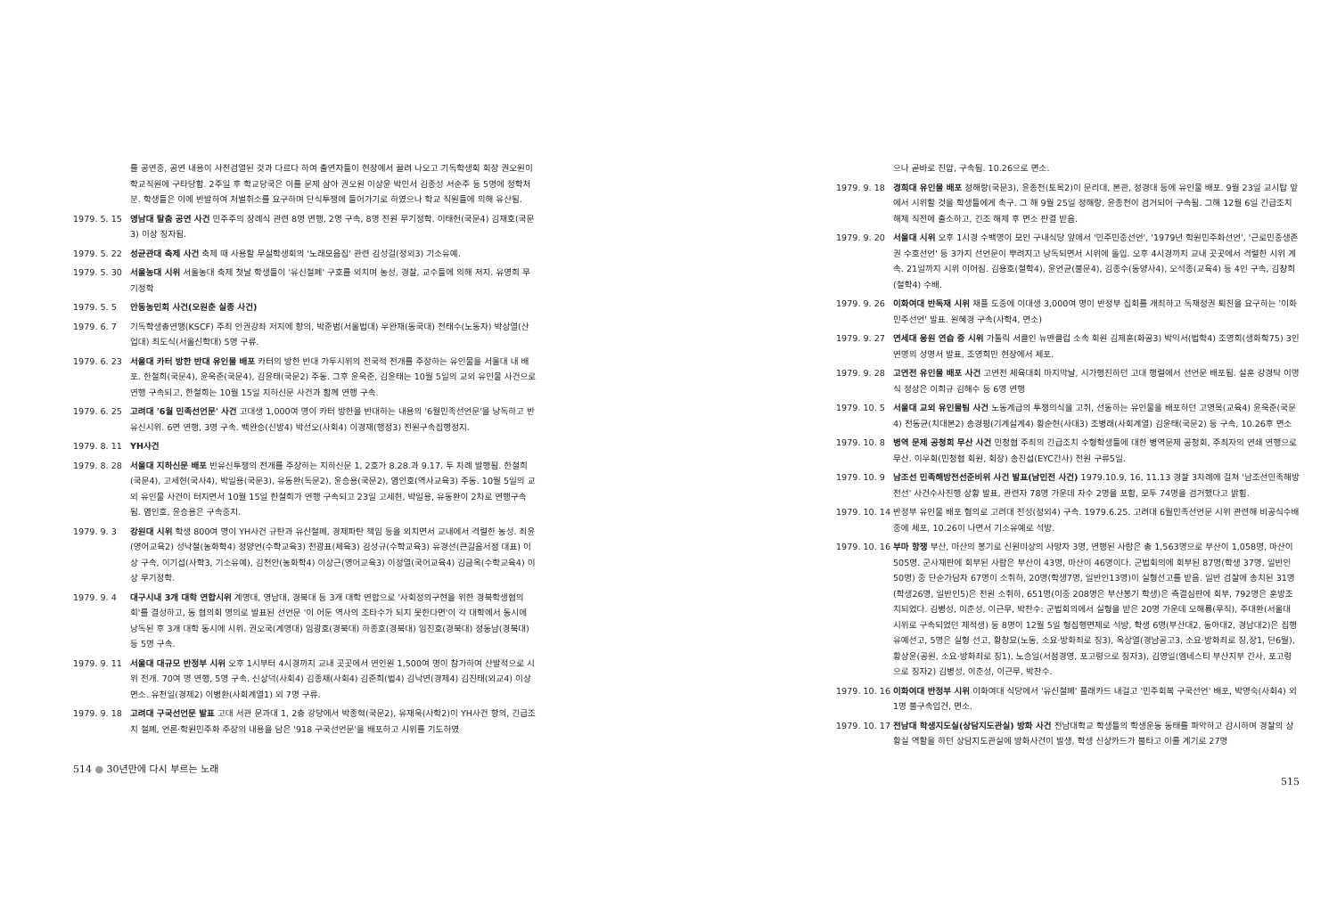를 공연중, 공연 내용이 사전검열된 것과 다르다 하여 출연자들이 현장에서 끌려 나오고 기독학생회 회장 권오원이 학교직원에 구타당함. 2주일 후 학교당국은 이를 문제 삼아 권오원 이상윤 박민서 김종성 서순주 등 5명에 정학처분. 학생들은 이에 반발하여 처벌취소를 요구하며 단식투쟁에 들어가기로 하였으나 학교 직원들에 의해 유산됨.
1979. 5. 15 영남대 탈춤 공연 사건 민주주의 장례식 관련 8명 연행, 2명 구속, 8명 전원 무기정학. 이태헌(국문4) 김재호(국문3) 이상 징자됨.
1979. 5. 22 성균관대 축제 사건 축제 때 사용할 무실학생회의 '노래모음집' 관련 김성걸(정외3) 기소유예.
1979. 5. 30 서울농대 시위 서울농대 축제 첫날 학생들이 '유신철폐' 구호를 외치며 농성, 경찰, 교수들에 의해 저지. 유영희 무기정학
1979. 5. 5 안동농민회 사건(오원춘 실종 사건)
1979. 6. 7 기독학생총연맹(KSCF) 주최 인권강좌 저지에 항의, 박준범(서울법대) 우완재(동국대) 천태수(노동자) 박상열(산업대) 최도식(서울신학대) 5명 구류.
1979. 6. 23 서울대 카터 방한 반대 유인물 배포 카터의 방한 반대 가두시위의 전국적 전개를 주장하는 유인물을 서울대 내 배포. 한철희(국문4), 윤욱준(국문4), 김윤태(국문2) 주동. 그후 윤욱준, 김윤태는 10월 5일의 교외 유인물 사건으로 연행 구속되고, 한철희는 10월 15일 지하신문 사건과 함께 연행 구속.
1979. 6. 25 고려대 '6월 민족선언문' 사건 고대생 1,000여 명이 카터 방한을 반대하는 내용의 '6월민족선언문'을 낭독하고 반유신시위. 6면 연행, 3명 구속. 백완승(신방4) 박선오(사회4) 이경재(행정3) 전원구속집행정지.
1979. 8. 11 YH사건
1979. 8. 28 서울대 지하신문 배포 반유신투쟁의 전개를 주장하는 지하신문 1, 2호가 8.28.과 9.17. 두 차례 발행됨. 한철희(국문4), 고세현(국사4), 박일용(국문3), 유동환(독문2), 윤승용(국문2), 염인호(역사교육3) 주동. 10월 5일의 교외 유인물 사건이 터지면서 10월 15일 한철희가 연행 구속되고 23일 고세현, 박일용, 유동환이 2차로 연행구속됨. 염인호, 윤승용은 구속중지.
1979. 9. 3 강원대 시위 학생 800여 명이 YH사건 규탄과 유신철폐, 경제파탄 책임 등을 외치면서 교내에서 격렬한 농성. 최윤(영어교육2) 성낙철(농화학4) 정양언(수학교육3) 전광표(체육3) 김성규(수학교육3) 유경선(큰길음서점 대표) 이상 구속, 이기섭(사학3, 기소유예), 김천안(농화학4) 이상근(영어교육3) 이정열(국어교육4) 김금옥(수학교육4) 이상 무기정학.
1979. 9. 4 대구시내 3개 대학 연합시위 계명대, 영남대, 경북대 등 3개 대학 연합으로 '사회정의구현을 위한 경북학생협의회'를 결성하고, 동 협의회 명의로 발표된 선언문 '이 어둔 역사의 조타수가 되지 못한다면'이 각 대학에서 동시에 낭독된 후 3개 대학 동시에 시위. 권오국(계명대) 임광호(경북대) 하종호(경북대) 임진호(경북대) 정동남(경북대) 등 5명 구속.
1979. 9. 11 서울대 대규모 반정부 시위 오후 1시부터 4시경까지 교내 곳곳에서 연인원 1,500여 명이 참가하여 산발적으로 시위 전개. 70여 명 연행, 5명 구속. 신상덕(사회4) 김종채(사회4) 김준희(법4) 김낙연(경제4) 김진태(외교4) 이상 면소. 유천일(경제2) 이병환(사회계열1) 외 7명 구류.
1979. 9. 18 고려대 구국선언문 발표 고대 서관 문과대 1, 2층 강당에서 박종혁(국문2), 유재욱(사학2)이 YH사건 항의, 긴급조치 철폐, 언론·학원민주화 주장의 내용을 담은 '918 구국선언문'을 배포하고 시위를 기도하였
514 ● 30년만에 다시 부르는 노래
으나 곧바로 진압, 구속됨. 10.26으로 면소.
1979. 9. 18 경희대 유인물 배포 정해랑(국문3), 윤종천(토목2)이 문리대, 본관, 정경대 등에 유인물 배포. 9월 23일 교시탑 앞에서 시위할 것을 학생들에게 촉구. 그 해 9월 25일 정해랑, 윤종천이 검거되어 구속됨. 그해 12월 6일 긴급조치 해제 직전에 출소하고, 긴조 해제 후 면소 판결 받음.
1979. 9. 20 서울대 시위 오후 1시경 수백명이 모인 구내식당 앞에서 '민주민중선언', '1979년 학원민주화선언', '근로민중생존권 수호선언' 등 3가지 선언문이 뿌려지고 낭독되면서 시위에 돌입. 오후 4시경까지 교내 곳곳에서 격렬한 시위 계속. 21일까지 시위 이어짐. 김용호(철학4), 윤언균(불문4), 김종수(동양사4), 오석종(교육4) 등 4인 구속, 김창희(철학4) 수배.
1979. 9. 26 이화여대 반독재 시위 채플 도중에 이대생 3,000여 명이 반정부 집회를 개최하고 독재정권 퇴진을 요구하는 '이화민주선언' 발표. 원혜경 구속(사학4, 면소)
1979. 9. 27 연세대 응원 연습 중 시위 가톨릭 서클인 뉴맨클럽 소속 회원 김제훈(화공3) 박익서(법학4) 조영희(생화학75) 3인 연명의 성명서 발표, 조영희만 현장에서 체포.
1979. 9. 28 고연전 유인물 배포 사건 고연전 체육대회 마지막날, 시가행진하던 고대 행렬에서 선언문 배포됨. 설훈 강경탁 이명식 정상은 이희규 김해수 등 6명 연행
1979. 10. 5 서울대 교외 유인물팀 사건 노동계급의 투쟁의식을 고취, 선동하는 유인물을 배포하던 고영목(교육4) 윤욱준(국문4) 전동균(치대본2) 송경평(기계설계4) 황순현(사대3) 조병래(사회계열) 김윤태(국문2) 등 구속, 10.26후 면소
1979. 10. 8 병역 문제 공청회 무산 사건 민청협 주최의 긴급조치 수형학생들에 대한 병역문제 공청회, 주최자의 연쇄 연행으로 무산. 이우회(민청협 회원, 회장) 송진섭(EYC간사) 전원 구류5일.
1979. 10. 9 남조선 민족해방전선준비위 사건 발표(남민전 사건) 1979.10.9, 16, 11.13 경찰 3차례에 걸쳐 '남조선민족해방전선' 사건수사진행 상황 발표, 관련자 78명 가운데 자수 2명을 포함, 모두 74명을 검거했다고 밝힘.
1979. 10. 14
반정부 유인물 배포 혐의로 고려대 전성(정외4) 구속. 1979.6.25. 고려대 6월민족선언문 시위 관련해 비공식수배중에 체포, 10.26이 나면서 기소유예로 석방.
1979. 10. 16
부마 항쟁 부산, 마산의 봉기로 신원미상의 사망자 3명, 연행된 사람은 총 1,563명으로 부산이 1,058명, 마산이 505명. 군사재판에 회부된 사람은 부산이 43명, 마산이 46명이다. 군법회의에 회부된 87명(학생 37명, 일반인 50명) 중 단순가담자 67명이 소취하, 20명(학생7명, 일반인13명)이 실형선고를 받음. 일반 검찰에 송치된 31명(학생26명, 일반인5)은 전원 소취하, 651명(이중 208명은 부산봉기 학생)은 즉결심판에 회부, 792명은 훈방조치되었다. 김병성, 이춘성, 이근무, 박찬수: 군법회의에서 실형을 받은 20명 가운데 오해룡(무직), 주대환(서울대 시위로 구속되었던 제적생) 등 8명이 12월 5일 형집행면제로 석방, 학생 6명(부산대2, 동아대2, 경남대2)은 집행유예선고, 5명은 실형 선고, 황창묘(노동, 소요·방화죄로 징3), 옥상열(경남공고3, 소요·방화죄로 징,장1, 단6월), 황상윤(공원, 소요·방화죄로 징1), 노승일(서점경영, 포고령으로 징자3), 김영일(엠네스티 부산지부 간사, 포고령으로 징자2) 김병성, 이춘성, 이근무, 박찬수.
1979. 10. 16
이화여대 반정부 시위 이화여대 식당에서 '유신철폐' 플래카드 내걸고 '민주회복 구국선언' 배포, 박영숙(사회4) 외 1명 불구속입건, 면소.
1979. 10. 17
전남대 학생지도실(상담지도관실) 방화 사건 전남대학교 학생들의 학생운동 동태를 파악하고 감시하며 경찰의 상황실 역할을 하던 상담지도관실에 방화사건이 발생, 학생 신상카드가 불타고 이를 계기로 27명
515